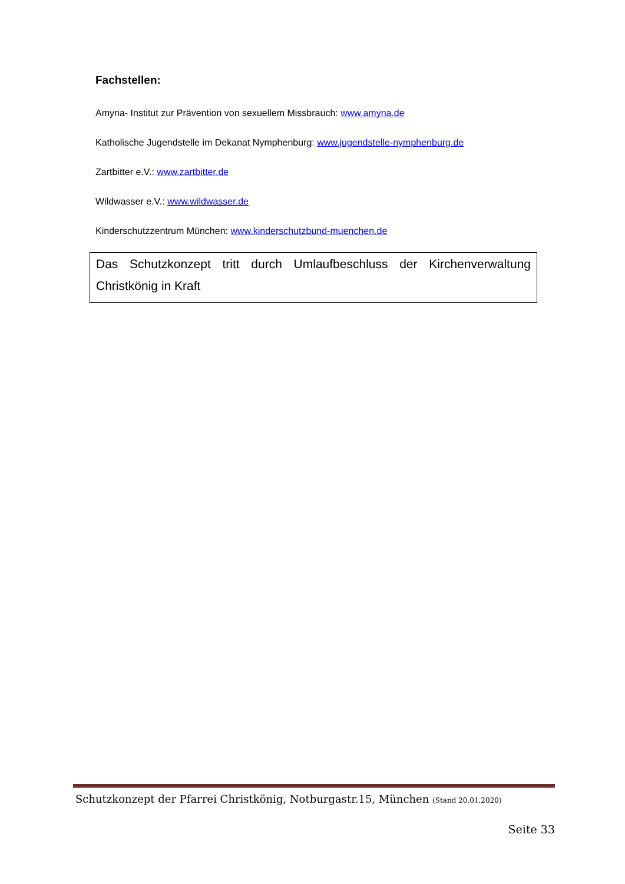Fachstellen:
Amyna- Institut zur Prävention von sexuellem Missbrauch: www.amyna.de
Katholische Jugendstelle im Dekanat Nymphenburg: www.jugendstelle-nymphenburg.de
Zartbitter e.V.: www.zartbitter.de
Wildwasser e.V.: www.wildwasser.de
Kinderschutzzentrum München: www.kinderschutzbund-muenchen.de
Das Schutzkonzept tritt durch Umlaufbeschluss der Kirchenverwaltung Christkönig in Kraft
Schutzkonzept der Pfarrei Christkönig, Notburgastr.15, München (Stand 20.01.2020)
Seite 33